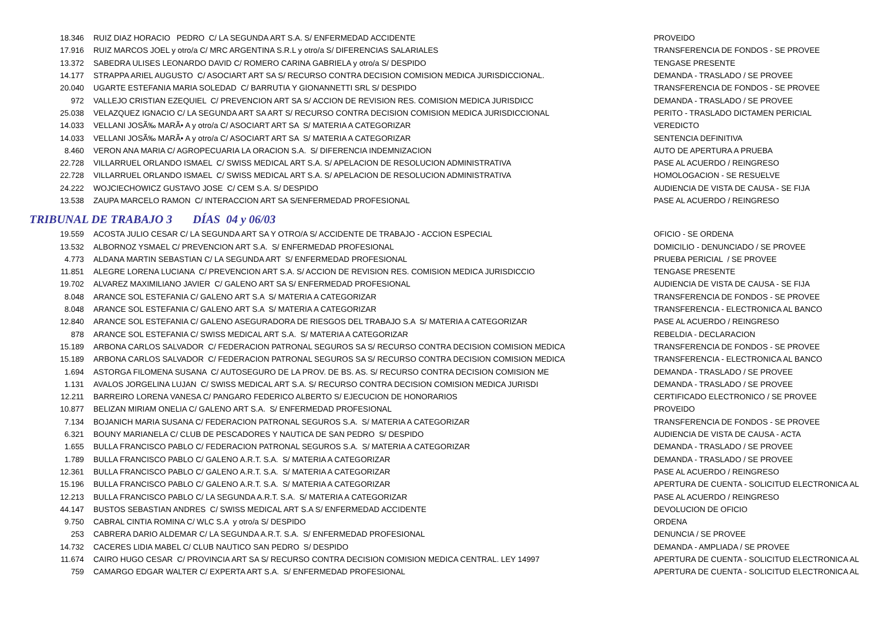| 18.346 | RUIZ DIAZ HORACIO PEDRO C/ LA SEGUNDA ART S.A. S/ ENFERMEDAD ACCIDENTE | PROVEIDO |
| 17.916 | RUIZ MARCOS JOEL y otro/a C/ MRC ARGENTINA S.R.L y otro/a S/ DIFERENCIAS SALARIALES | TRANSFERENCIA DE FONDOS - SE PROVEE |
| 13.372 | SABEDRA ULISES LEONARDO DAVID C/ ROMERO CARINA GABRIELA y otro/a S/ DESPIDO | TENGASE PRESENTE |
| 14.177 | STRAPPA ARIEL AUGUSTO C/ ASOCIART ART SA S/ RECURSO CONTRA DECISION COMISION MEDICA JURISDICCIONAL. | DEMANDA - TRASLADO / SE PROVEE |
| 20.040 | UGARTE ESTEFANIA MARIA SOLEDAD C/ BARRUTIA Y GIONANNETTI SRL S/ DESPIDO | TRANSFERENCIA DE FONDOS - SE PROVEE |
| 972 | VALLEJO CRISTIAN EZEQUIEL C/ PREVENCION ART SA S/ ACCION DE REVISION RES. COMISION MEDICA JURISDICC | DEMANDA - TRASLADO / SE PROVEE |
| 25.038 | VELAZQUEZ IGNACIO C/ LA SEGUNDA ART SA ART S/ RECURSO CONTRA DECISION COMISION MEDICA JURISDICCIONAL | PERITO - TRASLADO DICTAMEN PERICIAL |
| 14.033 | VELLANI JOSÃ‰ MARÃ• A y otro/a C/ ASOCIART ART SA S/ MATERIA A CATEGORIZAR | VEREDICTO |
| 14.033 | VELLANI JOSÃ‰ MARÃ• A y otro/a C/ ASOCIART ART SA S/ MATERIA A CATEGORIZAR | SENTENCIA DEFINITIVA |
| 8.460 | VERON ANA MARIA C/ AGROPECUARIA LA ORACION S.A. S/ DIFERENCIA INDEMNIZACION | AUTO DE APERTURA A PRUEBA |
| 22.728 | VILLARRUEL ORLANDO ISMAEL C/ SWISS MEDICAL ART S.A. S/ APELACION DE RESOLUCION ADMINISTRATIVA | PASE AL ACUERDO / REINGRESO |
| 22.728 | VILLARRUEL ORLANDO ISMAEL C/ SWISS MEDICAL ART S.A. S/ APELACION DE RESOLUCION ADMINISTRATIVA | HOMOLOGACION - SE RESUELVE |
| 24.222 | WOJCIECHOWICZ GUSTAVO JOSE C/ CEM S.A. S/ DESPIDO | AUDIENCIA DE VISTA DE CAUSA - SE FIJA |
| 13.538 | ZAUPA MARCELO RAMON C/ INTERACCION ART SA S/ENFERMEDAD PROFESIONAL | PASE AL ACUERDO / REINGRESO |
TRIBUNAL DE TRABAJO 3 DÍAS 04 y 06/03
| 19.559 | ACOSTA JULIO CESAR C/ LA SEGUNDA ART SA Y OTRO/A S/ ACCIDENTE DE TRABAJO - ACCION ESPECIAL | OFICIO - SE ORDENA |
| 13.532 | ALBORNOZ YSMAEL C/ PREVENCION ART S.A. S/ ENFERMEDAD PROFESIONAL | DOMICILIO - DENUNCIADO / SE PROVEE |
| 4.773 | ALDANA MARTIN SEBASTIAN C/ LA SEGUNDA ART S/ ENFERMEDAD PROFESIONAL | PRUEBA PERICIAL / SE PROVEE |
| 11.851 | ALEGRE LORENA LUCIANA C/ PREVENCION ART S.A. S/ ACCION DE REVISION RES. COMISION MEDICA JURISDICCIO | TENGASE PRESENTE |
| 19.702 | ALVAREZ MAXIMILIANO JAVIER C/ GALENO ART SA S/ ENFERMEDAD PROFESIONAL | AUDIENCIA DE VISTA DE CAUSA - SE FIJA |
| 8.048 | ARANCE SOL ESTEFANIA C/ GALENO ART S.A S/ MATERIA A CATEGORIZAR | TRANSFERENCIA DE FONDOS - SE PROVEE |
| 8.048 | ARANCE SOL ESTEFANIA C/ GALENO ART S.A S/ MATERIA A CATEGORIZAR | TRANSFERENCIA - ELECTRONICA AL BANCO |
| 12.840 | ARANCE SOL ESTEFANIA C/ GALENO ASEGURADORA DE RIESGOS DEL TRABAJO S.A S/ MATERIA A CATEGORIZAR | PASE AL ACUERDO / REINGRESO |
| 878 | ARANCE SOL ESTEFANIA C/ SWISS MEDICAL ART S.A. S/ MATERIA A CATEGORIZAR | REBELDIA - DECLARACION |
| 15.189 | ARBONA CARLOS SALVADOR C/ FEDERACION PATRONAL SEGUROS SA S/ RECURSO CONTRA DECISION COMISION MEDICA | TRANSFERENCIA DE FONDOS - SE PROVEE |
| 15.189 | ARBONA CARLOS SALVADOR C/ FEDERACION PATRONAL SEGUROS SA S/ RECURSO CONTRA DECISION COMISION MEDICA | TRANSFERENCIA - ELECTRONICA AL BANCO |
| 1.694 | ASTORGA FILOMENA SUSANA C/ AUTOSEGURO DE LA PROV. DE BS. AS. S/ RECURSO CONTRA DECISION COMISION ME | DEMANDA - TRASLADO / SE PROVEE |
| 1.131 | AVALOS JORGELINA LUJAN C/ SWISS MEDICAL ART S.A. S/ RECURSO CONTRA DECISION COMISION MEDICA JURISDI | DEMANDA - TRASLADO / SE PROVEE |
| 12.211 | BARREIRO LORENA VANESA C/ PANGARO FEDERICO ALBERTO S/ EJECUCION DE HONORARIOS | CERTIFICADO ELECTRONICO / SE PROVEE |
| 10.877 | BELIZAN MIRIAM ONELIA C/ GALENO ART S.A. S/ ENFERMEDAD PROFESIONAL | PROVEIDO |
| 7.134 | BOJANICH MARIA SUSANA C/ FEDERACION PATRONAL SEGUROS S.A. S/ MATERIA A CATEGORIZAR | TRANSFERENCIA DE FONDOS - SE PROVEE |
| 6.321 | BOUNY MARIANELA C/ CLUB DE PESCADORES Y NAUTICA DE SAN PEDRO S/ DESPIDO | AUDIENCIA DE VISTA DE CAUSA - ACTA |
| 1.655 | BULLA FRANCISCO PABLO C/ FEDERACION PATRONAL SEGUROS S.A. S/ MATERIA A CATEGORIZAR | DEMANDA - TRASLADO / SE PROVEE |
| 1.789 | BULLA FRANCISCO PABLO C/ GALENO A.R.T. S.A. S/ MATERIA A CATEGORIZAR | DEMANDA - TRASLADO / SE PROVEE |
| 12.361 | BULLA FRANCISCO PABLO C/ GALENO A.R.T. S.A. S/ MATERIA A CATEGORIZAR | PASE AL ACUERDO / REINGRESO |
| 15.196 | BULLA FRANCISCO PABLO C/ GALENO A.R.T. S.A. S/ MATERIA A CATEGORIZAR | APERTURA DE CUENTA - SOLICITUD ELECTRONICA AL |
| 12.213 | BULLA FRANCISCO PABLO C/ LA SEGUNDA A.R.T. S.A. S/ MATERIA A CATEGORIZAR | PASE AL ACUERDO / REINGRESO |
| 44.147 | BUSTOS SEBASTIAN ANDRES C/ SWISS MEDICAL ART S.A S/ ENFERMEDAD ACCIDENTE | DEVOLUCION DE OFICIO |
| 9.750 | CABRAL CINTIA ROMINA C/ WLC S.A y otro/a S/ DESPIDO | ORDENA |
| 253 | CABRERA DARIO ALDEMAR C/ LA SEGUNDA A.R.T. S.A. S/ ENFERMEDAD PROFESIONAL | DENUNCIA / SE PROVEE |
| 14.732 | CACERES LIDIA MABEL C/ CLUB NAUTICO SAN PEDRO S/ DESPIDO | DEMANDA - AMPLIADA / SE PROVEE |
| 11.674 | CAIRO HUGO CESAR C/ PROVINCIA ART SA S/ RECURSO CONTRA DECISION COMISION MEDICA CENTRAL. LEY 14997 | APERTURA DE CUENTA - SOLICITUD ELECTRONICA AL |
| 759 | CAMARGO EDGAR WALTER C/ EXPERTA ART S.A. S/ ENFERMEDAD PROFESIONAL | APERTURA DE CUENTA - SOLICITUD ELECTRONICA AL |